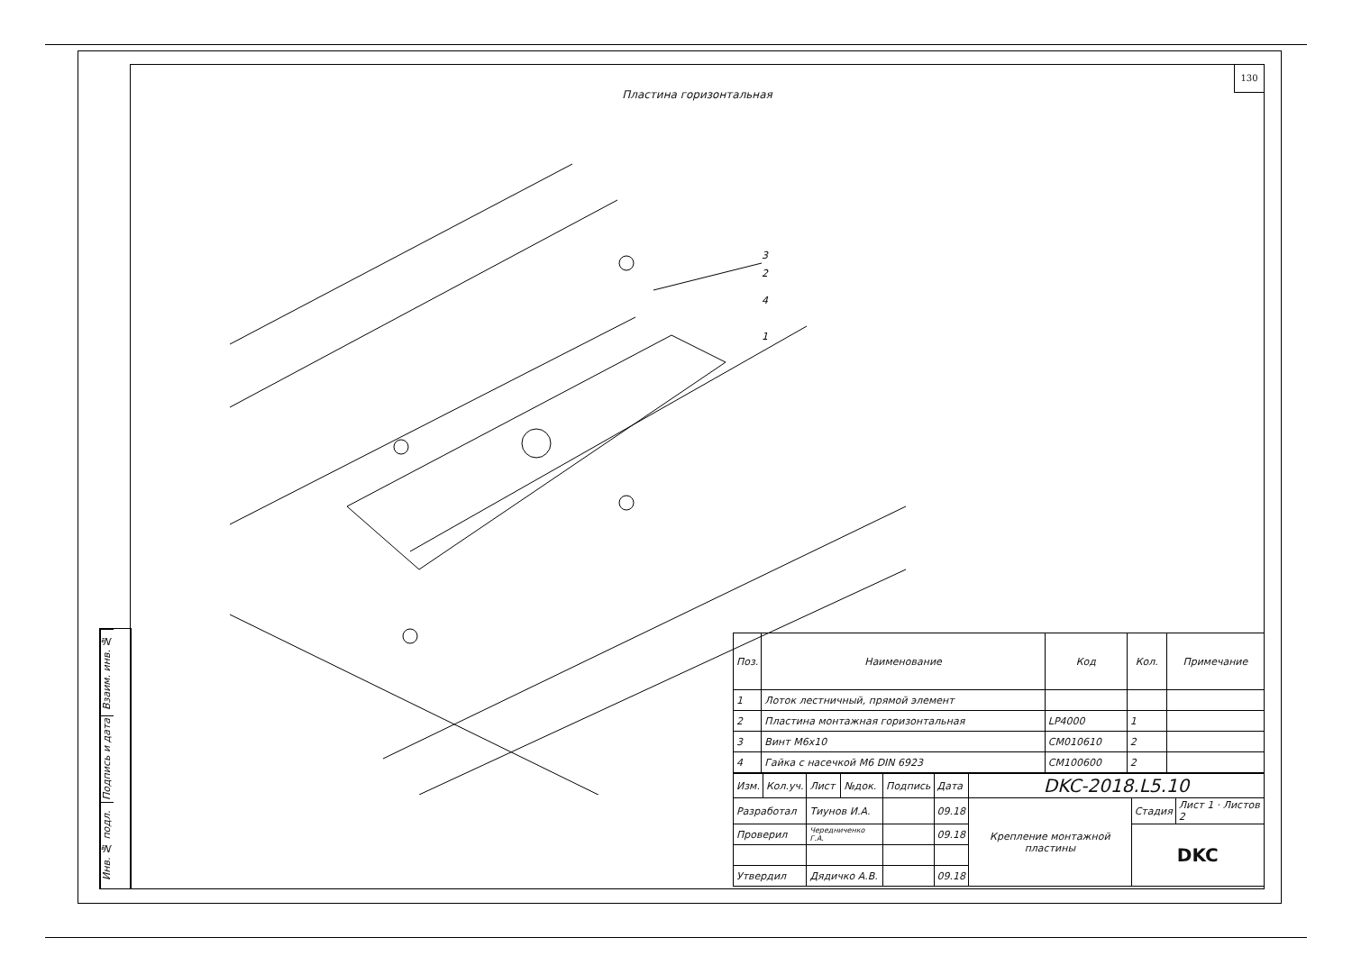Взаим. инв. №
Подпись и дата
Инв. № подл.
130
Пластина горизонтальная
3
2
4
1
| Поз. | Наименование | Код | Кол. | Примечание |
| --- | --- | --- | --- | --- |
| 1 | Лоток лестничный, прямой элемент | | | |
| 2 | Пластина монтажная горизонтальная | LP4000 | 1 | |
| 3 | Винт М6х10 | CM010610 | 2 | |
| 4 | Гайка с насечкой М6 DIN 6923 | CM100600 | 2 | |
| Изм. | Кол.уч. | Лист | №док. | Подпись | Дата | DKC-2018.L5.10 | | |
| Разработал | | Тиунов И.А. | | | 09.18 | Крепление монтажной пластины | Стадия | Лист 1 · Листов 2 |
| Проверил | | Чередниченко Г.А. | | | 09.18 | | DKC | |
| Утвердил | | Дядичко А.В. | | | 09.18 | | | |